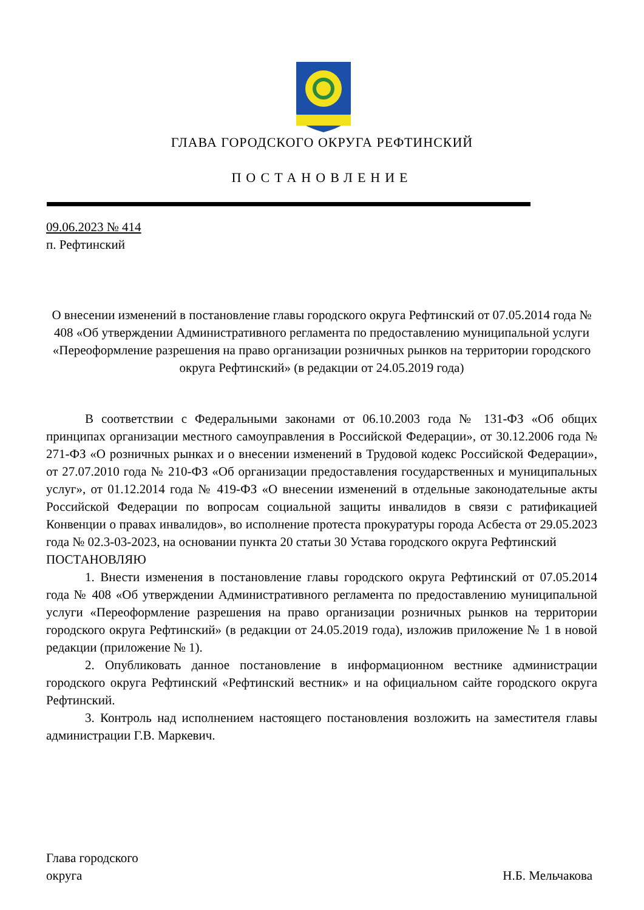ГЛАВА ГОРОДСКОГО ОКРУГА РЕФТИНСКИЙ
ПОСТАНОВЛЕНИЕ
09.06.2023 № 414
п. Рефтинский
О внесении изменений в постановление главы городского округа Рефтинский от 07.05.2014 года № 408 «Об утверждении Административного регламента по предоставлению муниципальной услуги «Переоформление разрешения на право организации розничных рынков на территории городского округа Рефтинский» (в редакции от 24.05.2019 года)
В соответствии с Федеральными законами от 06.10.2003 года № 131-ФЗ «Об общих принципах организации местного самоуправления в Российской Федерации», от 30.12.2006 года № 271-ФЗ «О розничных рынках и о внесении изменений в Трудовой кодекс Российской Федерации», от 27.07.2010 года № 210-ФЗ «Об организации предоставления государственных и муниципальных услуг», от 01.12.2014 года № 419-ФЗ «О внесении изменений в отдельные законодательные акты Российской Федерации по вопросам социальной защиты инвалидов в связи с ратификацией Конвенции о правах инвалидов», во исполнение протеста прокуратуры города Асбеста от 29.05.2023 года № 02.3-03-2023, на основании пункта 20 статьи 30 Устава городского округа Рефтинский
ПОСТАНОВЛЯЮ
1. Внести изменения в постановление главы городского округа Рефтинский от 07.05.2014 года № 408 «Об утверждении Административного регламента по предоставлению муниципальной услуги «Переоформление разрешения на право организации розничных рынков на территории городского округа Рефтинский» (в редакции от 24.05.2019 года), изложив приложение № 1 в новой редакции (приложение № 1).
2. Опубликовать данное постановление в информационном вестнике администрации городского округа Рефтинский «Рефтинский вестник» и на официальном сайте городского округа Рефтинский.
3. Контроль над исполнением настоящего постановления возложить на заместителя главы администрации Г.В. Маркевич.
Глава городского
округа
Н.Б. Мельчакова